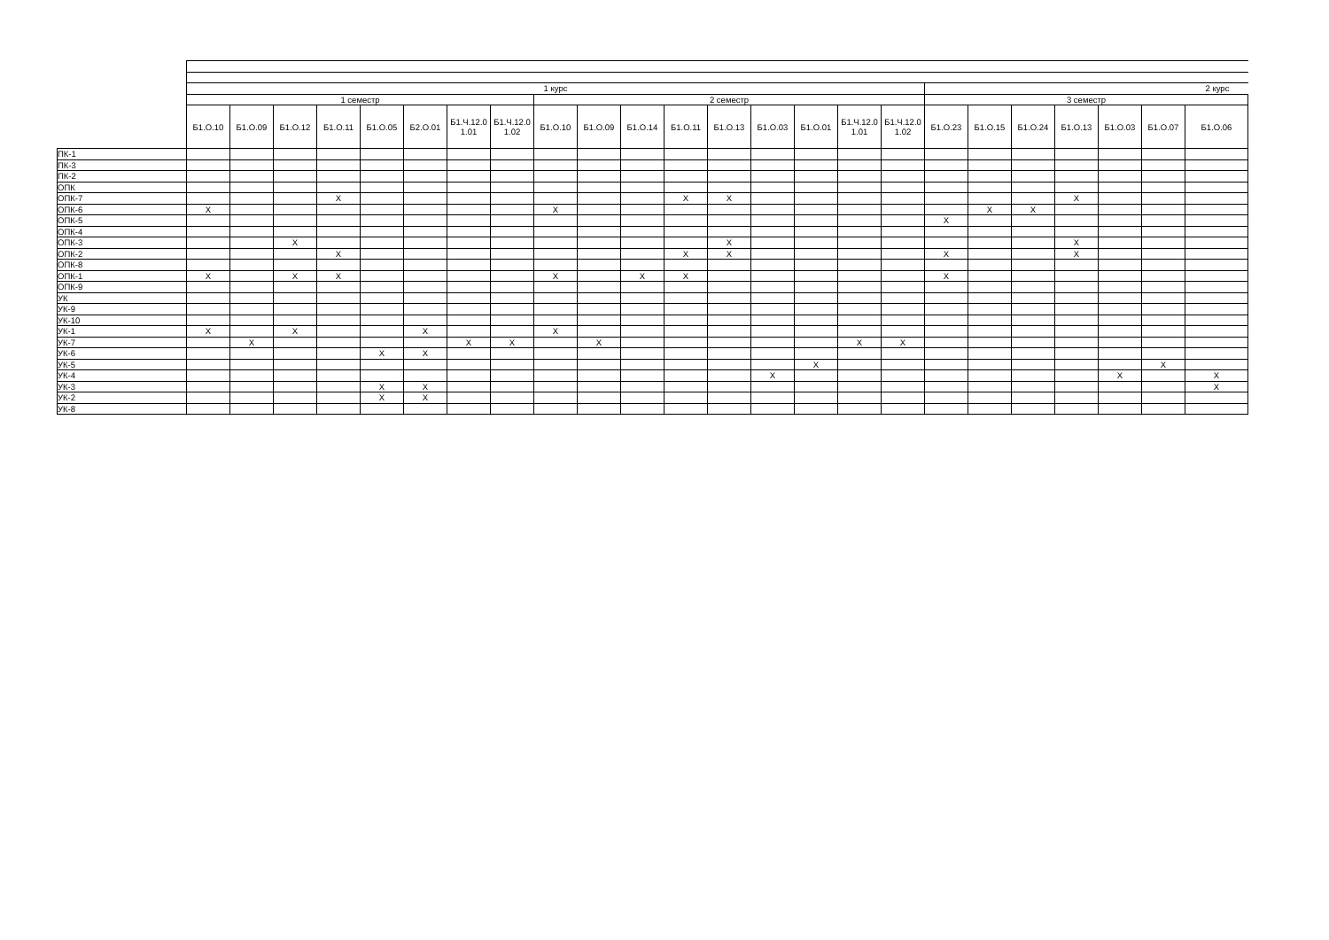| | 1 курс | | | | | | | | | | | | | | | | | 2 курс | | | | | | |
| --- | --- | --- | --- | --- | --- | --- | --- | --- | --- | --- | --- | --- | --- | --- | --- | --- | --- | --- | --- | --- | --- | --- | --- | --- |
| | 1 семестр | | | | | | | | 2 семестр | | | | | | | | | 3 семестр | | | | | | |
| | Б1.О.10 | Б1.О.09 | Б1.О.12 | Б1.О.11 | Б1.О.05 | Б2.О.01 | Б1.Ч.12.0 1.01 | Б1.Ч.12.0 1.02 | Б1.О.10 | Б1.О.09 | Б1.О.14 | Б1.О.11 | Б1.О.13 | Б1.О.03 | Б1.О.01 | Б1.Ч.12.0 1.01 | Б1.Ч.12.0 1.02 | Б1.О.23 | Б1.О.15 | Б1.О.24 | Б1.О.13 | Б1.О.03 | Б1.О.07 | Б1.О.06 |
| ПК-1 | | | | | | | | | | | | | | | | | | | | | | | | |
| ПК-3 | | | | | | | | | | | | | | | | | | | | | | | | |
| ПК-2 | | | | | | | | | | | | | | | | | | | | | | | | |
| ОПК | | | | | | | | | | | | | | | | | | | | | | | | |
| ОПК-7 | | | | X | | | | | | | | X | X | | | | | | | | X | | | |
| ОПК-6 | X | | | | | | | | X | | | | | | | | | | X | X | | | | |
| ОПК-5 | | | | | | | | | | | | | | | | | | X | | | | | | |
| ОПК-4 | | | | | | | | | | | | | | | | | | | | | | | | |
| ОПК-3 | | | X | | | | | | | | | | X | | | | | | | | X | | | |
| ОПК-2 | | | | X | | | | | | | | X | X | | | | | X | | | X | | | |
| ОПК-8 | | | | | | | | | | | | | | | | | | | | | | | | |
| ОПК-1 | X | | X | X | | | | | X | | X | X | | | | | | X | | | | | | |
| ОПК-9 | | | | | | | | | | | | | | | | | | | | | | | | |
| УК | | | | | | | | | | | | | | | | | | | | | | | | |
| УК-9 | | | | | | | | | | | | | | | | | | | | | | | | |
| УК-10 | | | | | | | | | | | | | | | | | | | | | | | | |
| УК-1 | X | | X | | | X | | | X | | | | | | | | | | | | | | | |
| УК-7 | | X | | | | | X | X | | X | | | | | | X | X | | | | | | | |
| УК-6 | | | | | X | X | | | | | | | | | | | | | | | | | | |
| УК-5 | | | | | | | | | | | | | | | X | | | | | | | | X | |
| УК-4 | | | | | | | | | | | | | | X | | | | | | | | X | | X |
| УК-3 | | | | | X | X | | | | | | | | | | | | | | | | | | X |
| УК-2 | | | | | X | X | | | | | | | | | | | | | | | | | | |
| УК-8 | | | | | | | | | | | | | | | | | | | | | | | | |